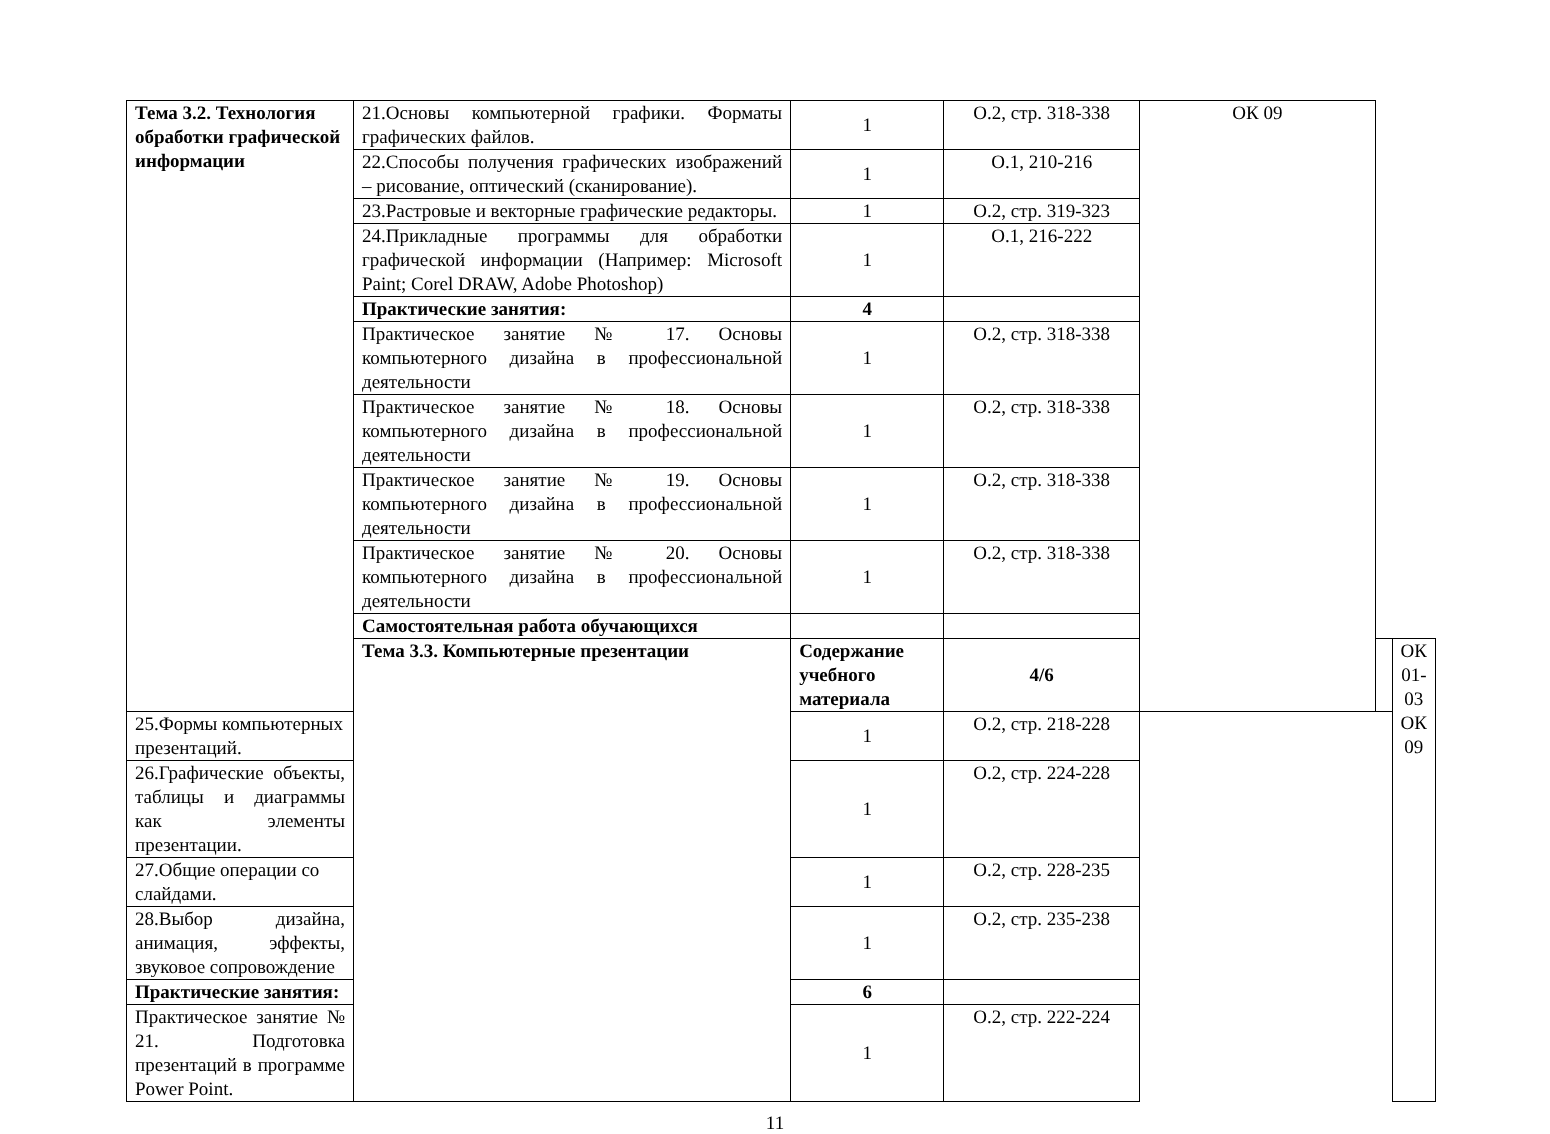| Тема 3.2. Технология обработки графической информации | 21.Основы компьютерной графики. Форматы графических файлов. | 1 | О.2, стр. 318-338 | ОК 09 | | |
| | 22.Способы получения графических изображений – рисование, оптический (сканирование). | 1 | О.1, 210-216 | | | |
| | 23.Растровые и векторные графические редакторы. | 1 | О.2, стр. 319-323 | | | |
| | 24.Прикладные программы для обработки графической информации (Например: Microsoft Paint; Corel DRAW, Adobe Photoshop) | 1 | О.1, 216-222 | | | |
| | Практические занятия: | 4 | | | | |
| | Практическое занятие № 17. Основы компьютерного дизайна в профессиональной деятельности | 1 | О.2, стр. 318-338 | | | |
| | Практическое занятие № 18. Основы компьютерного дизайна в профессиональной деятельности | 1 | О.2, стр. 318-338 | | | |
| | Практическое занятие № 19. Основы компьютерного дизайна в профессиональной деятельности | 1 | О.2, стр. 318-338 | | | |
| | Практическое занятие № 20. Основы компьютерного дизайна в профессиональной деятельности | 1 | О.2, стр. 318-338 | | | |
| | Самостоятельная работа обучающихся | | | | | |
| | Тема 3.3. Компьютерные презентации | Содержание учебного материала | 4/6 | | | ОК 01-03 ОК 09 |
| 25.Формы компьютерных презентаций. | | 1 | О.2, стр. 218-228 | | | |
| 26.Графические объекты, таблицы и диаграммы как элементы презентации. | | 1 | О.2, стр. 224-228 | | | |
| 27.Общие операции со слайдами. | | 1 | О.2, стр. 228-235 | | | |
| 28.Выбор дизайна, анимация, эффекты, звуковое сопровождение | | 1 | О.2, стр. 235-238 | | | |
| Практические занятия: | | 6 | | | | |
| Практическое занятие № 21. Подготовка презентаций в программе Power Point. | | 1 | О.2, стр. 222-224 | | | |
11